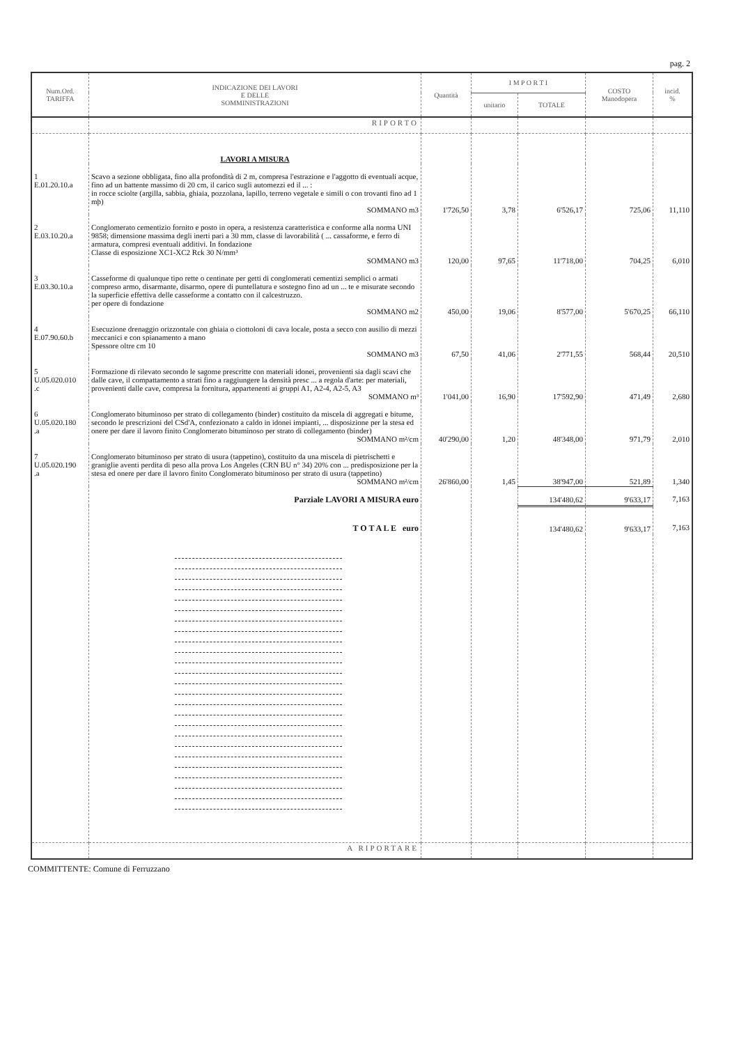pag. 2
| Num.Ord. TARIFFA | INDICAZIONE DEI LAVORI E DELLE SOMMINISTRAZIONI | Quantità | I M P O R T I | | COSTO Manodopera | incid. % |
| --- | --- | --- | --- | --- | --- | --- |
| | | | unitario | TOTALE | | |
| | RIPORTO | | | | | |
| | LAVORI A MISURA | | | | | |
| 1 E.01.20.10.a | Scavo a sezione obbligata, fino alla profondità di 2 m, compresa l'estrazione e l'aggotto di eventuali acque, fino ad un battente massimo di 20 cm, il carico sugli automezzi ed il ... : in rocce sciolte (argilla, sabbia, ghiaia, pozzolana, lapillo, terreno vegetale e simili o con trovanti fino ad 1 mþ) SOMMANO m3 | 1'726,50 | 3,78 | 6'526,17 | 725,06 | 11,110 |
| 2 E.03.10.20.a | Conglomerato cementizio fornito e posto in opera, a resistenza caratteristica e conforme alla norma UNI 9858; dimensione massima degli inerti pari a 30 mm, classe di lavorabilità ( ... cassaforme, e ferro di armatura, compresi eventuali additivi. In fondazione Classe di esposizione XC1-XC2 Rck 30 N/mm³ SOMMANO m3 | 120,00 | 97,65 | 11'718,00 | 704,25 | 6,010 |
| 3 E.03.30.10.a | Casseforme di qualunque tipo rette o centinate per getti di conglomerati cementizi semplici o armati compreso armo, disarmante, disarmo, opere di puntellatura e sostegno fino ad un ... te e misurate secondo la superficie effettiva delle casseforme a contatto con il calcestruzzo. per opere di fondazione SOMMANO m2 | 450,00 | 19,06 | 8'577,00 | 5'670,25 | 66,110 |
| 4 E.07.90.60.b | Esecuzione drenaggio orizzontale con ghiaia o ciottoloni di cava locale, posta a secco con ausilio di mezzi meccanici e con spianamento a mano Spessore oltre cm 10 SOMMANO m3 | 67,50 | 41,06 | 2'771,55 | 568,44 | 20,510 |
| 5 U.05.020.010 .c | Formazione di rilevato secondo le sagome prescritte con materiali idonei, provenienti sia dagli scavi che dalle cave, il compattamento a strati fino a raggiungere la densità presc ... a regola d'arte: per materiali, provenienti dalle cave, compresa la fornitura, appartenenti ai gruppi A1, A2-4, A2-5, A3 SOMMANO m³ | 1'041,00 | 16,90 | 17'592,90 | 471,49 | 2,680 |
| 6 U.05.020.180 .a | Conglomerato bituminoso per strato di collegamento (binder) costituito da miscela di aggregati e bitume, secondo le prescrizioni del CSd'A, confezionato a caldo in idonei impianti, ... disposizione per la stesa ed onere per dare il lavoro finito Conglomerato bituminoso per strato di collegamento (binder) SOMMANO m²/cm | 40'290,00 | 1,20 | 48'348,00 | 971,79 | 2,010 |
| 7 U.05.020.190 .a | Conglomerato bituminoso per strato di usura (tappetino), costituito da una miscela di pietrischetti e graniglie aventi perdita di peso alla prova Los Angeles (CRN BU n° 34) 20% con ... predisposizione per la stesa ed onere per dare il lavoro finito Conglomerato bituminoso per strato di usura (tappetino) SOMMANO m²/cm | 26'860,00 | 1,45 | 38'947,00 | 521,89 | 1,340 |
| | Parziale LAVORI A MISURA euro | | | 134'480,62 | 9'633,17 | 7,163 |
| | T O T A L E euro | | | 134'480,62 | 9'633,17 | 7,163 |
| | A RIPORTARE | | | | | |
COMMITTENTE: Comune di Ferruzzano